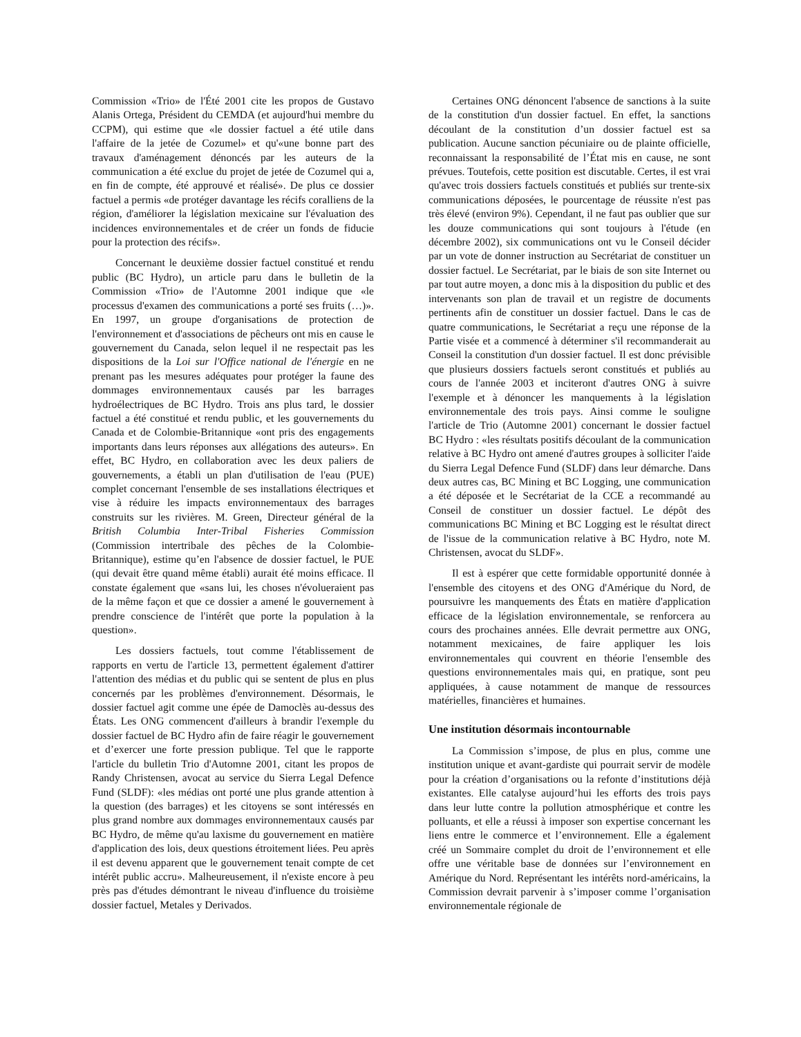Commission «Trio» de l'Été 2001 cite les propos de Gustavo Alanis Ortega, Président du CEMDA (et aujourd'hui membre du CCPM), qui estime que «le dossier factuel a été utile dans l'affaire de la jetée de Cozumel» et qu'«une bonne part des travaux d'aménagement dénoncés par les auteurs de la communication a été exclue du projet de jetée de Cozumel qui a, en fin de compte, été approuvé et réalisé». De plus ce dossier factuel a permis «de protéger davantage les récifs coralliens de la région, d'améliorer la législation mexicaine sur l'évaluation des incidences environnementales et de créer un fonds de fiducie pour la protection des récifs».
Concernant le deuxième dossier factuel constitué et rendu public (BC Hydro), un article paru dans le bulletin de la Commission «Trio» de l'Automne 2001 indique que «le processus d'examen des communications a porté ses fruits (…)». En 1997, un groupe d'organisations de protection de l'environnement et d'associations de pêcheurs ont mis en cause le gouvernement du Canada, selon lequel il ne respectait pas les dispositions de la Loi sur l'Office national de l'énergie en ne prenant pas les mesures adéquates pour protéger la faune des dommages environnementaux causés par les barrages hydroélectriques de BC Hydro. Trois ans plus tard, le dossier factuel a été constitué et rendu public, et les gouvernements du Canada et de Colombie-Britannique «ont pris des engagements importants dans leurs réponses aux allégations des auteurs». En effet, BC Hydro, en collaboration avec les deux paliers de gouvernements, a établi un plan d'utilisation de l'eau (PUE) complet concernant l'ensemble de ses installations électriques et vise à réduire les impacts environnementaux des barrages construits sur les rivières. M. Green, Directeur général de la British Columbia Inter-Tribal Fisheries Commission (Commission intertribale des pêches de la Colombie-Britannique), estime qu’en l'absence de dossier factuel, le PUE (qui devait être quand même établi) aurait été moins efficace. Il constate également que «sans lui, les choses n'évolueraient pas de la même façon et que ce dossier a amené le gouvernement à prendre conscience de l'intérêt que porte la population à la question».
Les dossiers factuels, tout comme l'établissement de rapports en vertu de l'article 13, permettent également d'attirer l'attention des médias et du public qui se sentent de plus en plus concernés par les problèmes d'environnement. Désormais, le dossier factuel agit comme une épée de Damoclès au-dessus des États. Les ONG commencent d'ailleurs à brandir l'exemple du dossier factuel de BC Hydro afin de faire réagir le gouvernement et d’exercer une forte pression publique. Tel que le rapporte l'article du bulletin Trio d'Automne 2001, citant les propos de Randy Christensen, avocat au service du Sierra Legal Defence Fund (SLDF): «les médias ont porté une plus grande attention à la question (des barrages) et les citoyens se sont intéressés en plus grand nombre aux dommages environnementaux causés par BC Hydro, de même qu'au laxisme du gouvernement en matière d'application des lois, deux questions étroitement liées. Peu après il est devenu apparent que le gouvernement tenait compte de cet intérêt public accru». Malheureusement, il n'existe encore à peu près pas d'études démontrant le niveau d'influence du troisième dossier factuel, Metales y Derivados.
Certaines ONG dénoncent l'absence de sanctions à la suite de la constitution d'un dossier factuel. En effet, la sanctions découlant de la constitution d’un dossier factuel est sa publication. Aucune sanction pécuniaire ou de plainte officielle, reconnaissant la responsabilité de l’État mis en cause, ne sont prévues. Toutefois, cette position est discutable. Certes, il est vrai qu'avec trois dossiers factuels constitués et publiés sur trente-six communications déposées, le pourcentage de réussite n'est pas très élevé (environ 9%). Cependant, il ne faut pas oublier que sur les douze communications qui sont toujours à l'étude (en décembre 2002), six communications ont vu le Conseil décider par un vote de donner instruction au Secrétariat de constituer un dossier factuel. Le Secrétariat, par le biais de son site Internet ou par tout autre moyen, a donc mis à la disposition du public et des intervenants son plan de travail et un registre de documents pertinents afin de constituer un dossier factuel. Dans le cas de quatre communications, le Secrétariat a reçu une réponse de la Partie visée et a commencé à déterminer s'il recommanderait au Conseil la constitution d'un dossier factuel. Il est donc prévisible que plusieurs dossiers factuels seront constitués et publiés au cours de l'année 2003 et inciteront d'autres ONG à suivre l'exemple et à dénoncer les manquements à la législation environnementale des trois pays. Ainsi comme le souligne l'article de Trio (Automne 2001) concernant le dossier factuel BC Hydro : «les résultats positifs découlant de la communication relative à BC Hydro ont amené d'autres groupes à solliciter l'aide du Sierra Legal Defence Fund (SLDF) dans leur démarche. Dans deux autres cas, BC Mining et BC Logging, une communication a été déposée et le Secrétariat de la CCE a recommandé au Conseil de constituer un dossier factuel. Le dépôt des communications BC Mining et BC Logging est le résultat direct de l'issue de la communication relative à BC Hydro, note M. Christensen, avocat du SLDF».
Il est à espérer que cette formidable opportunité donnée à l'ensemble des citoyens et des ONG d'Amérique du Nord, de poursuivre les manquements des États en matière d'application efficace de la législation environnementale, se renforcera au cours des prochaines années. Elle devrait permettre aux ONG, notamment mexicaines, de faire appliquer les lois environnementales qui couvrent en théorie l'ensemble des questions environnementales mais qui, en pratique, sont peu appliquées, à cause notamment de manque de ressources matérielles, financières et humaines.
Une institution désormais incontournable
La Commission s’impose, de plus en plus, comme une institution unique et avant-gardiste qui pourrait servir de modèle pour la création d’organisations ou la refonte d’institutions déjà existantes. Elle catalyse aujourd’hui les efforts des trois pays dans leur lutte contre la pollution atmosphérique et contre les polluants, et elle a réussi à imposer son expertise concernant les liens entre le commerce et l’environnement. Elle a également créé un Sommaire complet du droit de l’environnement et elle offre une véritable base de données sur l’environnement en Amérique du Nord. Représentant les intérêts nord-américains, la Commission devrait parvenir à s’imposer comme l’organisation environnementale régionale de